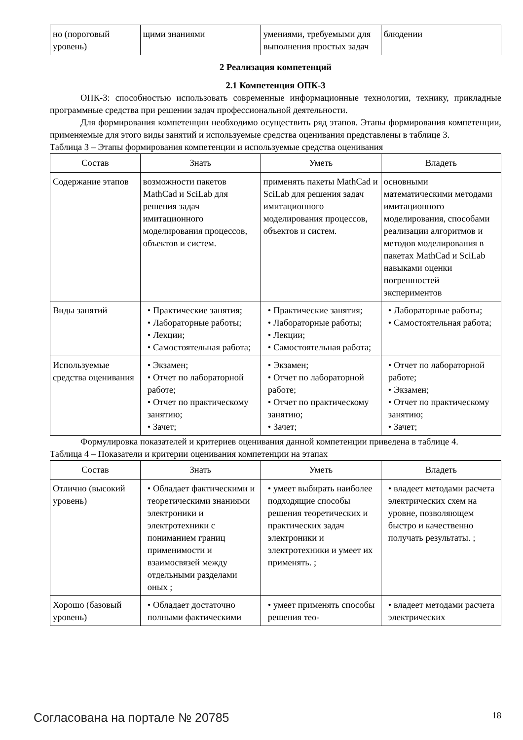| но (пороговый уровень) | щими знаниями | умениями, требуемыми для выполнения простых задач | блюдении |
2 Реализация компетенций
2.1 Компетенция ОПК-3
ОПК-3: способностью использовать современные информационные технологии, технику, прикладные программные средства при решении задач профессиональной деятельности.
Для формирования компетенции необходимо осуществить ряд этапов. Этапы формирования компетенции, применяемые для этого виды занятий и используемые средства оценивания представлены в таблице 3.
Таблица 3 – Этапы формирования компетенции и используемые средства оценивания
| Состав | Знать | Уметь | Владеть |
| --- | --- | --- | --- |
| Содержание этапов | возможности пакетов MathCad и SciLab для решения задач имитационного моделирования процессов, объектов и систем. | применять пакеты MathCad и SciLab для решения задач имитационного моделирования процессов, объектов и систем. | основными математическими методами имитационного моделирования, способами реализации алгоритмов и методов моделирования в пакетах MathCad и SciLab навыками оценки погрешностей экспериментов |
| Виды занятий | • Практические занятия; • Лабораторные работы; • Лекции; • Самостоятельная работа; | • Практические занятия; • Лабораторные работы; • Лекции; • Самостоятельная работа; | • Лабораторные работы; • Самостоятельная работа; |
| Используемые средства оценивания | • Экзамен; • Отчет по лабораторной работе; • Отчет по практическому занятию; • Зачет; | • Экзамен; • Отчет по лабораторной работе; • Отчет по практическому занятию; • Зачет; | • Отчет по лабораторной работе; • Экзамен; • Отчет по практическому занятию; • Зачет; |
Формулировка показателей и критериев оценивания данной компетенции приведена в таблице 4.
Таблица 4 – Показатели и критерии оценивания компетенции на этапах
| Состав | Знать | Уметь | Владеть |
| --- | --- | --- | --- |
| Отлично (высокий уровень) | • Обладает фактическими и теоретическими знаниями электроники и электротехники с пониманием границ применимости и взаимосвязей между отдельными разделами оных ; | • умеет выбирать наиболее подходящие способы решения теоретических и практических задач электроники и электротехники и умеет их применять. ; | • владеет методами расчета электрических схем на уровне, позволяющем быстро и качественно получать результаты. ; |
| Хорошо (базовый уровень) | • Обладает достаточно полными фактическими | • умеет применять способы решения тео- | • владеет методами расчета электрических |
Согласована на портале № 20785 18